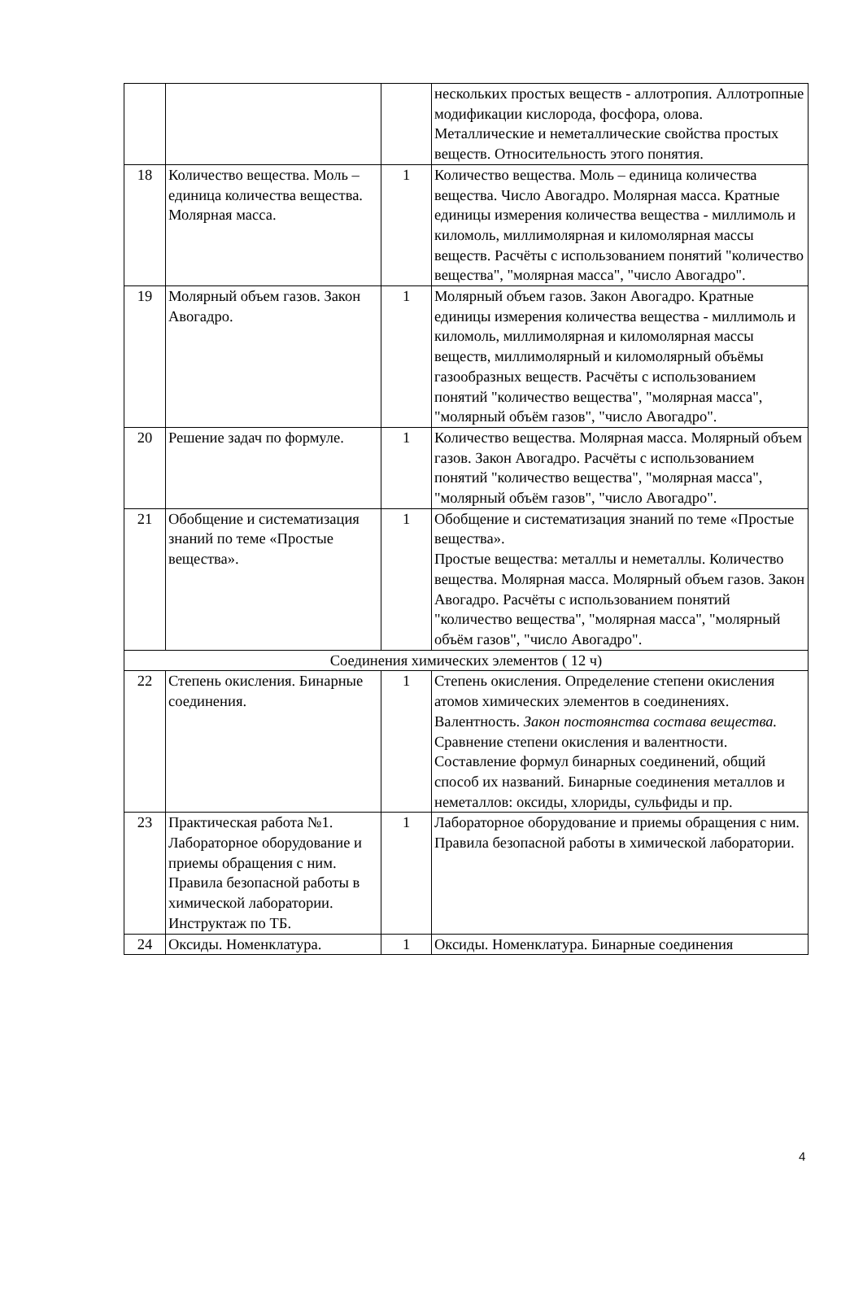| | | | нескольких простых веществ - аллотропия. Аллотропные модификации кислорода, фосфора, олова. Металлические и неметаллические свойства простых веществ. Относительность этого понятия. |
| 18 | Количество вещества. Моль – единица количества вещества. Молярная масса. | 1 | Количество вещества. Моль – единица количества вещества. Число Авогадро. Молярная масса. Кратные единицы измерения количества вещества - миллимоль и киломоль, миллимолярная и киломолярная массы веществ. Расчёты с использованием понятий "количество вещества", "молярная масса", "число Авогадро". |
| 19 | Молярный объем газов. Закон Авогадро. | 1 | Молярный объем газов. Закон Авогадро. Кратные единицы измерения количества вещества - миллимоль и киломоль, миллимолярная и киломолярная массы веществ, миллимолярный и киломолярный объёмы газообразных веществ. Расчёты с использованием понятий "количество вещества", "молярная масса", "молярный объём газов", "число Авогадро". |
| 20 | Решение задач по формуле. | 1 | Количество вещества. Молярная масса. Молярный объем газов. Закон Авогадро. Расчёты с использованием понятий "количество вещества", "молярная масса", "молярный объём газов", "число Авогадро". |
| 21 | Обобщение и систематизация знаний по теме «Простые вещества». | 1 | Обобщение и систематизация знаний по теме «Простые вещества». Простые вещества: металлы и неметаллы. Количество вещества. Молярная масса. Молярный объем газов. Закон Авогадро. Расчёты с использованием понятий "количество вещества", "молярная масса", "молярный объём газов", "число Авогадро". |
| Соединения химических элементов ( 12 ч) | | | |
| 22 | Степень окисления. Бинарные соединения. | 1 | Степень окисления. Определение степени окисления атомов химических элементов в соединениях. Валентность. Закон постоянства состава вещества. Сравнение степени окисления и валентности. Составление формул бинарных соединений, общий способ их названий. Бинарные соединения металлов и неметаллов: оксиды, хлориды, сульфиды и пр. |
| 23 | Практическая работа №1. Лабораторное оборудование и приемы обращения с ним. Правила безопасной работы в химической лаборатории. Инструктаж по ТБ. | 1 | Лабораторное оборудование и приемы обращения с ним. Правила безопасной работы в химической лаборатории. |
| 24 | Оксиды. Номенклатура. | 1 | Оксиды. Номенклатура. Бинарные соединения |
4